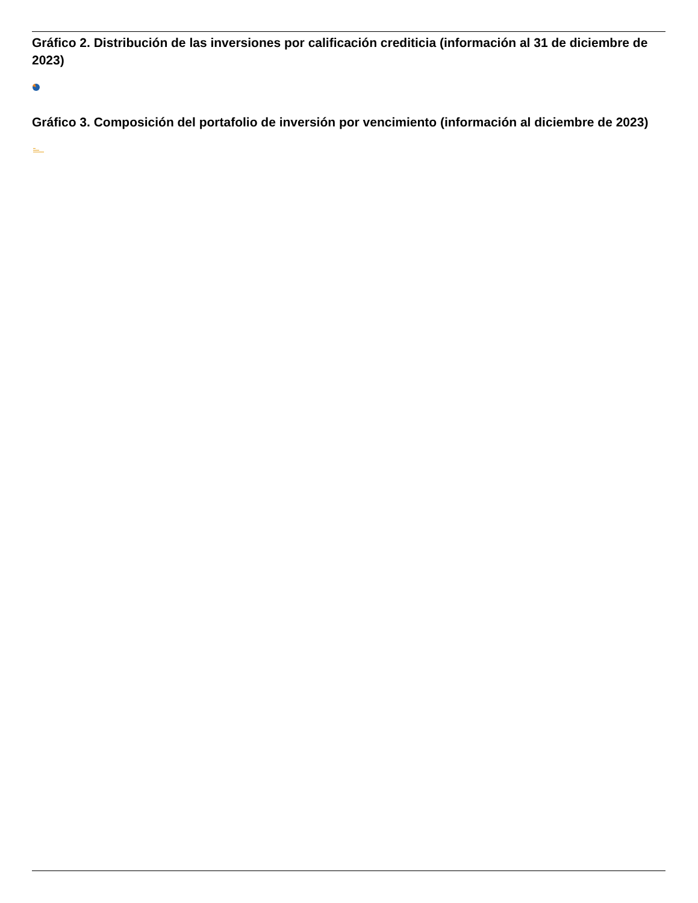Gráfico 2. Distribución de las inversiones por calificación crediticia (información al 31 de diciembre de 2023)
Gráfico 3. Composición del portafolio de inversión por vencimiento (información al diciembre de 2023)